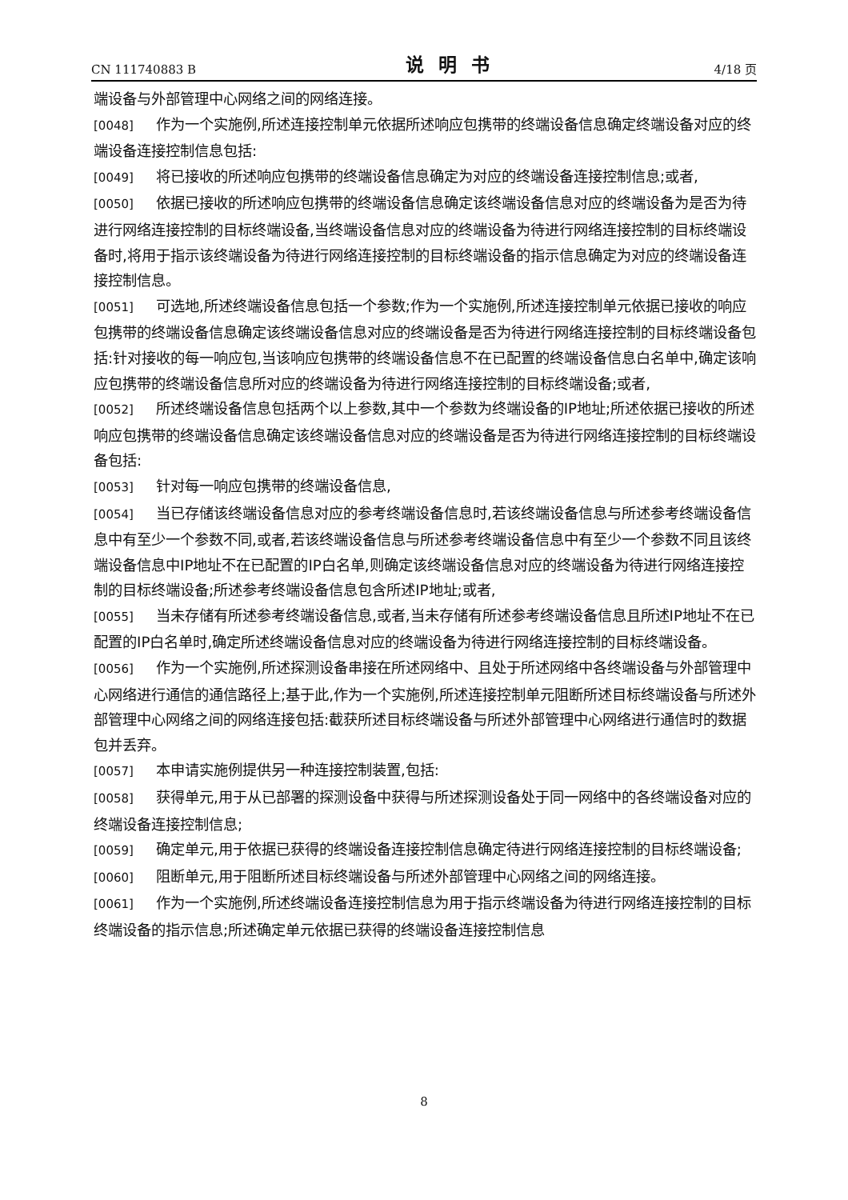CN 111740883 B 说明书 4/18 页
端设备与外部管理中心网络之间的网络连接。
[0048] 作为一个实施例,所述连接控制单元依据所述响应包携带的终端设备信息确定终端设备对应的终端设备连接控制信息包括:
[0049] 将已接收的所述响应包携带的终端设备信息确定为对应的终端设备连接控制信息;或者,
[0050] 依据已接收的所述响应包携带的终端设备信息确定该终端设备信息对应的终端设备为是否为待进行网络连接控制的目标终端设备,当终端设备信息对应的终端设备为待进行网络连接控制的目标终端设备时,将用于指示该终端设备为待进行网络连接控制的目标终端设备的指示信息确定为对应的终端设备连接控制信息。
[0051] 可选地,所述终端设备信息包括一个参数;作为一个实施例,所述连接控制单元依据已接收的响应包携带的终端设备信息确定该终端设备信息对应的终端设备是否为待进行网络连接控制的目标终端设备包括:针对接收的每一响应包,当该响应包携带的终端设备信息不在已配置的终端设备信息白名单中,确定该响应包携带的终端设备信息所对应的终端设备为待进行网络连接控制的目标终端设备;或者,
[0052] 所述终端设备信息包括两个以上参数,其中一个参数为终端设备的IP地址;所述依据已接收的所述响应包携带的终端设备信息确定该终端设备信息对应的终端设备是否为待进行网络连接控制的目标终端设备包括:
[0053] 针对每一响应包携带的终端设备信息,
[0054] 当已存储该终端设备信息对应的参考终端设备信息时,若该终端设备信息与所述参考终端设备信息中有至少一个参数不同,或者,若该终端设备信息与所述参考终端设备信息中有至少一个参数不同且该终端设备信息中IP地址不在已配置的IP白名单,则确定该终端设备信息对应的终端设备为待进行网络连接控制的目标终端设备;所述参考终端设备信息包含所述IP地址;或者,
[0055] 当未存储有所述参考终端设备信息,或者,当未存储有所述参考终端设备信息且所述IP地址不在已配置的IP白名单时,确定所述终端设备信息对应的终端设备为待进行网络连接控制的目标终端设备。
[0056] 作为一个实施例,所述探测设备串接在所述网络中、且处于所述网络中各终端设备与外部管理中心网络进行通信的通信路径上;基于此,作为一个实施例,所述连接控制单元阻断所述目标终端设备与所述外部管理中心网络之间的网络连接包括:截获所述目标终端设备与所述外部管理中心网络进行通信时的数据包并丢弃。
[0057] 本申请实施例提供另一种连接控制装置,包括:
[0058] 获得单元,用于从已部署的探测设备中获得与所述探测设备处于同一网络中的各终端设备对应的终端设备连接控制信息;
[0059] 确定单元,用于依据已获得的终端设备连接控制信息确定待进行网络连接控制的目标终端设备;
[0060] 阻断单元,用于阻断所述目标终端设备与所述外部管理中心网络之间的网络连接。
[0061] 作为一个实施例,所述终端设备连接控制信息为用于指示终端设备为待进行网络连接控制的目标终端设备的指示信息;所述确定单元依据已获得的终端设备连接控制信息
8